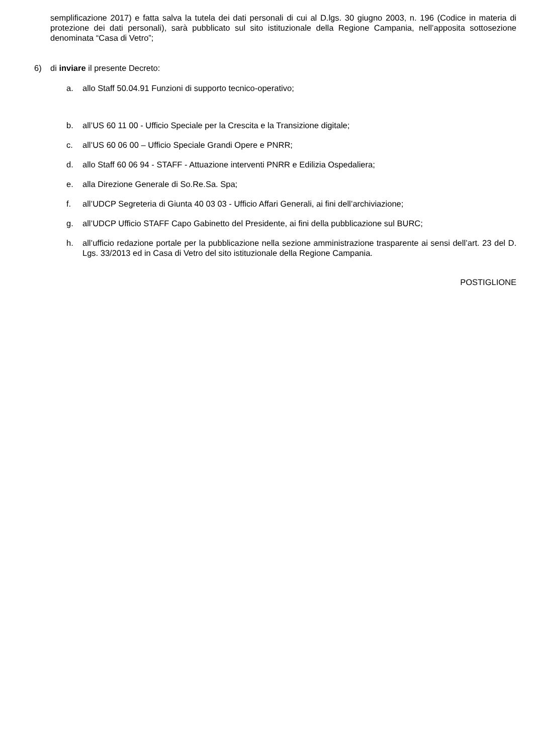semplificazione 2017) e fatta salva la tutela dei dati personali di cui al D.lgs. 30 giugno 2003, n. 196 (Codice in materia di protezione dei dati personali), sarà pubblicato sul sito istituzionale della Regione Campania, nell’apposita sottosezione denominata “Casa di Vetro”;
6) di inviare il presente Decreto:
a. allo Staff 50.04.91 Funzioni di supporto tecnico-operativo;
b. all’US 60 11 00 - Ufficio Speciale per la Crescita e la Transizione digitale;
c. all’US 60 06 00 – Ufficio Speciale Grandi Opere e PNRR;
d. allo Staff 60 06 94 - STAFF - Attuazione interventi PNRR e Edilizia Ospedaliera;
e. alla Direzione Generale di So.Re.Sa. Spa;
f. all’UDCP Segreteria di Giunta 40 03 03 - Ufficio Affari Generali, ai fini dell’archiviazione;
g. all’UDCP Ufficio STAFF Capo Gabinetto del Presidente, ai fini della pubblicazione sul BURC;
h. all’ufficio redazione portale per la pubblicazione nella sezione amministrazione trasparente ai sensi dell’art. 23 del D. Lgs. 33/2013 ed in Casa di Vetro del sito istituzionale della Regione Campania.
POSTIGLIONE